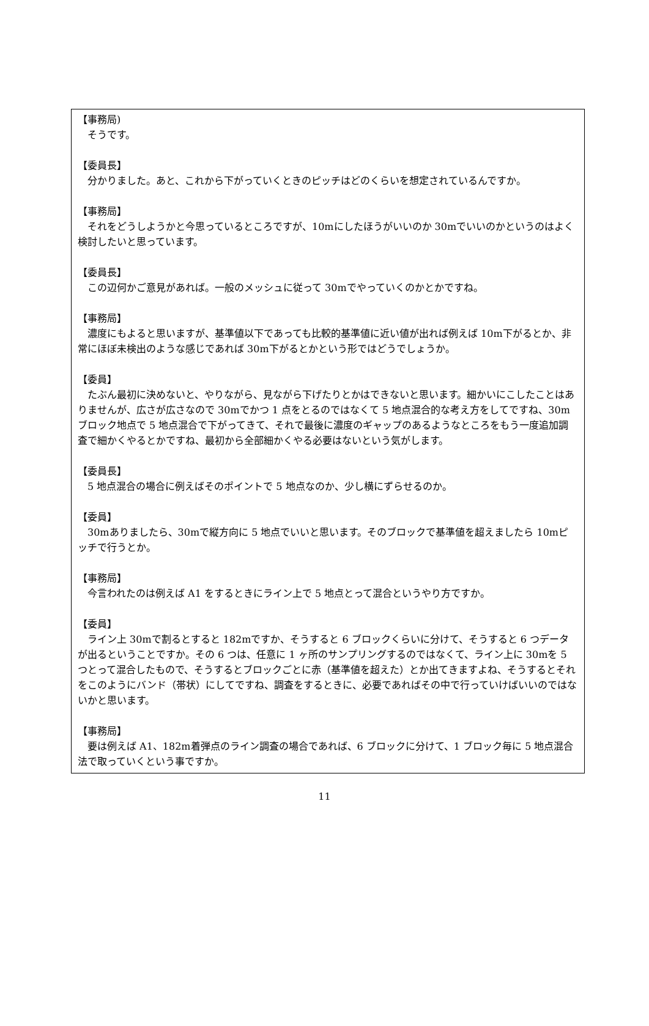【事務局)
　そうです。
【委員長】
　分かりました。あと、これから下がっていくときのピッチはどのくらいを想定されているんですか。
【事務局】
　それをどうしようかと今思っているところですが、10mにしたほうがいいのか 30mでいいのかというのはよく検討したいと思っています。
【委員長】
　この辺何かご意見があれば。一般のメッシュに従って 30mでやっていくのかとかですね。
【事務局】
　濃度にもよると思いますが、基準値以下であっても比較的基準値に近い値が出れば例えば 10m下がるとか、非常にほぼ未検出のような感じであれば 30m下がるとかという形ではどうでしょうか。
【委員】
　たぶん最初に決めないと、やりながら、見ながら下げたりとかはできないと思います。細かいにこしたことはありませんが、広さが広さなので 30mでかつ 1 点をとるのではなくて 5 地点混合的な考え方をしてですね、30mブロック地点で 5 地点混合で下がってきて、それで最後に濃度のギャップのあるようなところをもう一度追加調査で細かくやるとかですね、最初から全部細かくやる必要はないという気がします。
【委員長】
　5 地点混合の場合に例えばそのポイントで 5 地点なのか、少し横にずらせるのか。
【委員】
　30mありましたら、30mで縦方向に 5 地点でいいと思います。そのブロックで基準値を超えましたら 10mピッチで行うとか。
【事務局】
　今言われたのは例えば A1 をするときにライン上で 5 地点とって混合というやり方ですか。
【委員】
　ライン上 30mで割るとすると 182mですか、そうすると 6 ブロックくらいに分けて、そうすると 6 つデータが出るということですか。その 6 つは、任意に 1 ヶ所のサンプリングするのではなくて、ライン上に 30mを 5 つとって混合したもので、そうするとブロックごとに赤（基準値を超えた）とか出てきますよね、そうするとそれをこのようにバンド（帯状）にしてですね、調査をするときに、必要であればその中で行っていけばいいのではないかと思います。
【事務局】
　要は例えば A1、182m着弾点のライン調査の場合であれば、6 ブロックに分けて、1 ブロック毎に 5 地点混合法で取っていくという事ですか。
11